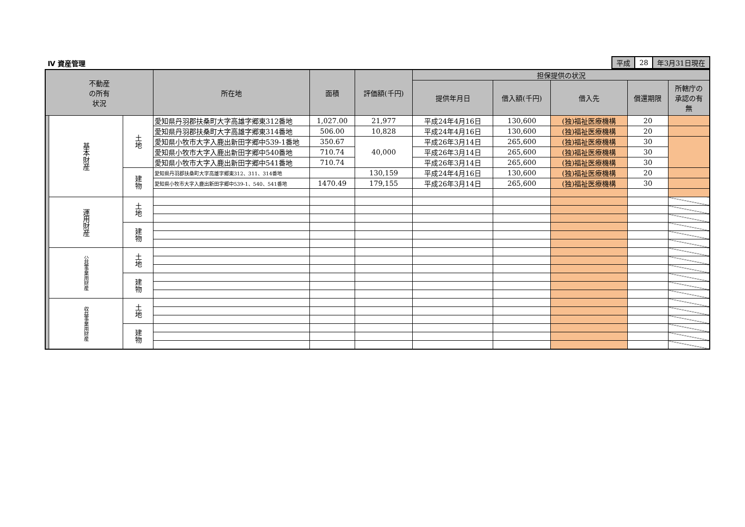Ⅳ 資産管理
| 平成 | 28 | 年3月31日現在 |
| 不動産 の所有 状況 | | | 所在地 | 面積 | 評価額(千円) | 担保提供の状況 | | | | |
| --- | --- | --- | --- | --- | --- | --- | --- | --- | --- | --- |
| | | | | | | 提供年月日 | 借入額(千円) | 借入先 | 償還期限 | 所轄庁の 承認の有 無 |
| | 基本財産 | 土地 | 愛知県丹羽郡扶桑町大字高雄字郷東312番地 | 1,027.00 | 21,977 | 平成24年4月16日 | 130,600 | (独)福祉医療機構 | 20 | |
| | | | 愛知県丹羽郡扶桑町大字高雄字郷東314番地 | 506.00 | 10,828 | 平成24年4月16日 | 130,600 | (独)福祉医療機構 | 20 | |
| | | | 愛知県小牧市大字入鹿出新田字郷中539-1番地 | 350.67 | 40,000 | 平成26年3月14日 | 265,600 | (独)福祉医療機構 | 30 | |
| | | | 愛知県小牧市大字入鹿出新田字郷中540番地 | 710.74 | | 平成26年3月14日 | 265,600 | (独)福祉医療機構 | 30 | |
| | | | 愛知県小牧市大字入鹿出新田字郷中541番地 | 710.74 | | 平成26年3月14日 | 265,600 | (独)福祉医療機構 | 30 | |
| | | 建物 | 愛知県丹羽郡扶桑町大字高雄字郷東312、311、314番地 | | 130,159 | 平成24年4月16日 | 130,600 | (独)福祉医療機構 | 20 | |
| | | | 愛知県小牧市大字入鹿出新田字郷中539-1、540、541番地 | 1470.49 | 179,155 | 平成26年3月14日 | 265,600 | (独)福祉医療機構 | 30 | |
| | 運用財産 | 土地 | | | | | | | | |
| | | 建物 | | | | | | | | |
| | 公益事業用財産 | 土地 | | | | | | | | |
| | | 建物 | | | | | | | | |
| | 収益事業用財産 | 土地 | | | | | | | | |
| | | 建物 | | | | | | | | |